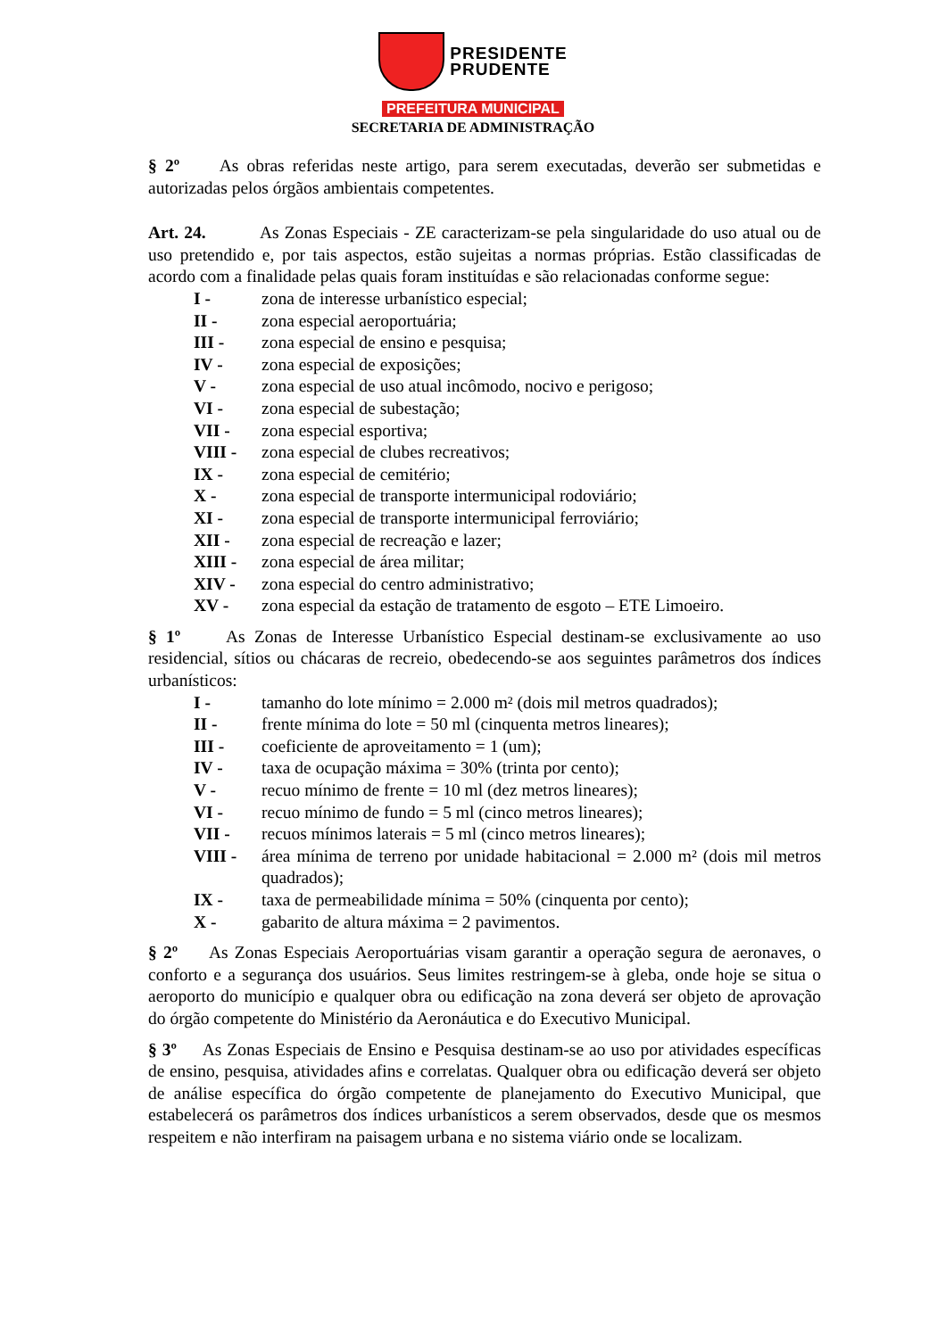PRESIDENTE
PRUDENTE
PREFEITURA MUNICIPAL
SECRETARIA DE ADMINISTRAÇÃO
§ 2º As obras referidas neste artigo, para serem executadas, deverão ser submetidas e autorizadas pelos órgãos ambientais competentes.
Art. 24. As Zonas Especiais - ZE caracterizam-se pela singularidade do uso atual ou de uso pretendido e, por tais aspectos, estão sujeitas a normas próprias. Estão classificadas de acordo com a finalidade pelas quais foram instituídas e são relacionadas conforme segue:
I - zona de interesse urbanístico especial;
II - zona especial aeroportuária;
III - zona especial de ensino e pesquisa;
IV - zona especial de exposições;
V - zona especial de uso atual incômodo, nocivo e perigoso;
VI - zona especial de subestação;
VII - zona especial esportiva;
VIII - zona especial de clubes recreativos;
IX - zona especial de cemitério;
X - zona especial de transporte intermunicipal rodoviário;
XI - zona especial de transporte intermunicipal ferroviário;
XII - zona especial de recreação e lazer;
XIII - zona especial de área militar;
XIV - zona especial do centro administrativo;
XV - zona especial da estação de tratamento de esgoto – ETE Limoeiro.
§ 1º As Zonas de Interesse Urbanístico Especial destinam-se exclusivamente ao uso residencial, sítios ou chácaras de recreio, obedecendo-se aos seguintes parâmetros dos índices urbanísticos:
I - tamanho do lote mínimo = 2.000 m² (dois mil metros quadrados);
II - frente mínima do lote = 50 ml (cinquenta metros lineares);
III - coeficiente de aproveitamento = 1 (um);
IV - taxa de ocupação máxima = 30% (trinta por cento);
V - recuo mínimo de frente = 10 ml (dez metros lineares);
VI - recuo mínimo de fundo = 5 ml (cinco metros lineares);
VII - recuos mínimos laterais = 5 ml (cinco metros lineares);
VIII - área mínima de terreno por unidade habitacional = 2.000 m² (dois mil metros quadrados);
IX - taxa de permeabilidade mínima = 50% (cinquenta por cento);
X - gabarito de altura máxima = 2 pavimentos.
§ 2º As Zonas Especiais Aeroportuárias visam garantir a operação segura de aeronaves, o conforto e a segurança dos usuários. Seus limites restringem-se à gleba, onde hoje se situa o aeroporto do município e qualquer obra ou edificação na zona deverá ser objeto de aprovação do órgão competente do Ministério da Aeronáutica e do Executivo Municipal.
§ 3º As Zonas Especiais de Ensino e Pesquisa destinam-se ao uso por atividades específicas de ensino, pesquisa, atividades afins e correlatas. Qualquer obra ou edificação deverá ser objeto de análise específica do órgão competente de planejamento do Executivo Municipal, que estabelecerá os parâmetros dos índices urbanísticos a serem observados, desde que os mesmos respeitem e não interfiram na paisagem urbana e no sistema viário onde se localizam.